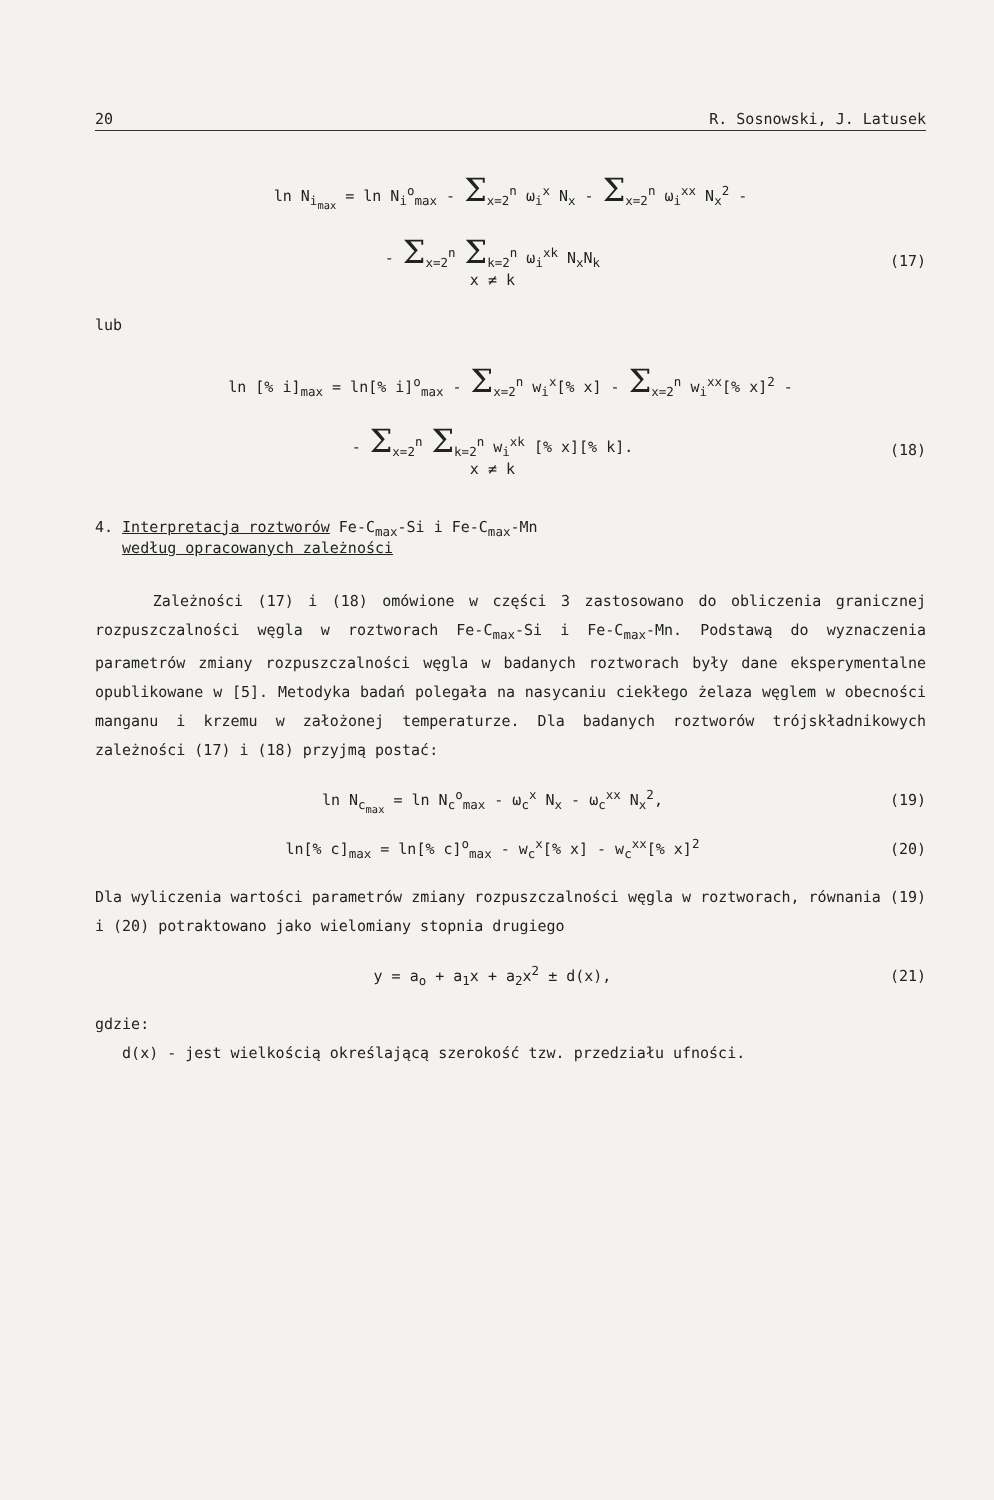20 R. Sosnowski, J. Latusek
ln N<sub>i<sub>max</sub></sub> = ln N<sub>i</sub><sup>o</sup><sub>max</sub> - Σ<sub>x=2</sub><sup>n</sup> ω<sub>i</sub><sup>x</sup> N<sub>x</sub> - Σ<sub>x=2</sub><sup>n</sup> ω<sub>i</sub><sup>xx</sup> N<sub>x</sub><sup>2</sup> -
- Σ<sub>x=2</sub><sup>n</sup> Σ<sub>k=2</sub><sup>n</sup> ω<sub>i</sub><sup>xk</sup> N<sub>x</sub>N<sub>k</sub>
x ≠ k
(17)
lub
ln [% i]<sub>max</sub> = ln[% i]<sup>o</sup><sub>max</sub> - Σ<sub>x=2</sub><sup>n</sup> w<sub>i</sub><sup>x</sup>[% x] - Σ<sub>x=2</sub><sup>n</sup> w<sub>i</sub><sup>xx</sup>[% x]<sup>2</sup> -
- Σ<sub>x=2</sub><sup>n</sup> Σ<sub>k=2</sub><sup>n</sup> w<sub>i</sub><sup>xk</sup> [% x][% k].
x ≠ k
(18)
4. Interpretacja roztworów Fe-C<sub>max</sub>-Si i Fe-C<sub>max</sub>-Mn
według opracowanych zależności
Zależności (17) i (18) omówione w części 3 zastosowano do obliczenia granicznej rozpuszczalności węgla w roztworach Fe-C<sub>max</sub>-Si i Fe-C<sub>max</sub>-Mn. Podstawą do wyznaczenia parametrów zmiany rozpuszczalności węgla w badanych roztworach były dane eksperymentalne opublikowane w [5]. Metodyka badań polegała na nasycaniu ciekłego żelaza węglem w obecności manganu i krzemu w założonej temperaturze. Dla badanych roztworów trójskładnikowych zależności (17) i (18) przyjmą postać:
ln N<sub>c<sub>max</sub></sub> = ln N<sub>c</sub><sup>o</sup><sub>max</sub> - ω<sub>c</sub><sup>x</sup> N<sub>x</sub> - ω<sub>c</sub><sup>xx</sup> N<sub>x</sub><sup>2</sup>,
(19)
ln[% c]<sub>max</sub> = ln[% c]<sup>o</sup><sub>max</sub> - w<sub>c</sub><sup>x</sup>[% x] - w<sub>c</sub><sup>xx</sup>[% x]<sup>2</sup>
(20)
Dla wyliczenia wartości parametrów zmiany rozpuszczalności węgla w roztworach, równania (19) i (20) potraktowano jako wielomiany stopnia drugiego
y = a<sub>o</sub> + a<sub>1</sub>x + a<sub>2</sub>x<sup>2</sup> ± d(x), (21)
gdzie:
d(x) - jest wielkością określającą szerokość tzw. przedziału ufności.